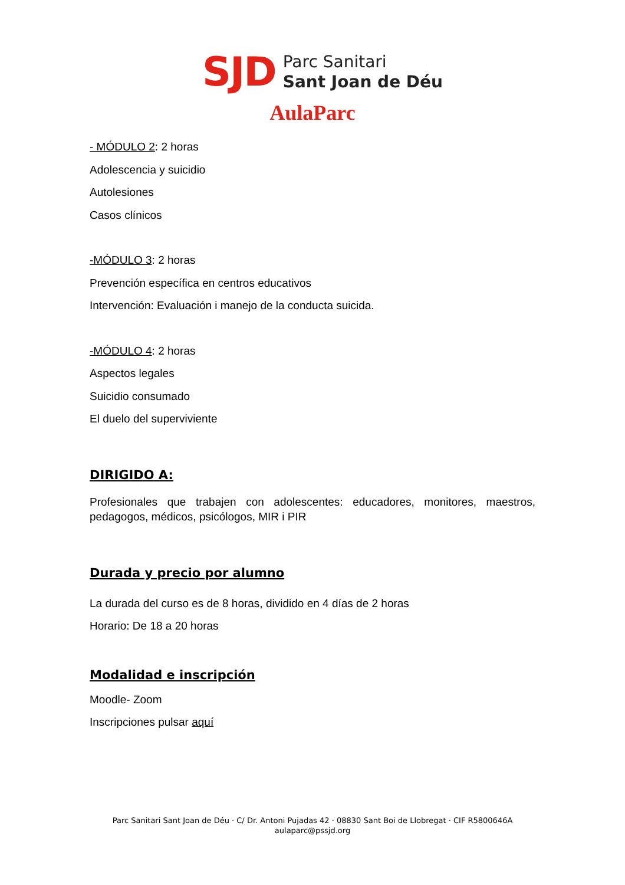SJD
Parc Sanitari
Sant Joan de Déu
AulaParc
- MÓDULO 2: 2 horas
Adolescencia y suicidio
Autolesiones
Casos clínicos
-MÓDULO 3: 2 horas
Prevención específica en centros educativos
Intervención: Evaluación i manejo de la conducta suicida.
-MÓDULO 4: 2 horas
Aspectos legales
Suicidio consumado
El duelo del superviviente
DIRIGIDO A:
Profesionales que trabajen con adolescentes: educadores, monitores, maestros, pedagogos, médicos, psicólogos, MIR i PIR
Durada y precio por alumno
La durada del curso es de 8 horas, dividido en 4 días de 2 horas
Horario: De 18 a 20 horas
Modalidad e inscripción
Moodle- Zoom
Inscripciones pulsar aquí
Parc Sanitari Sant Joan de Déu · C/ Dr. Antoni Pujadas 42 · 08830 Sant Boi de Llobregat · CIF R5800646A
aulaparc@pssjd.org